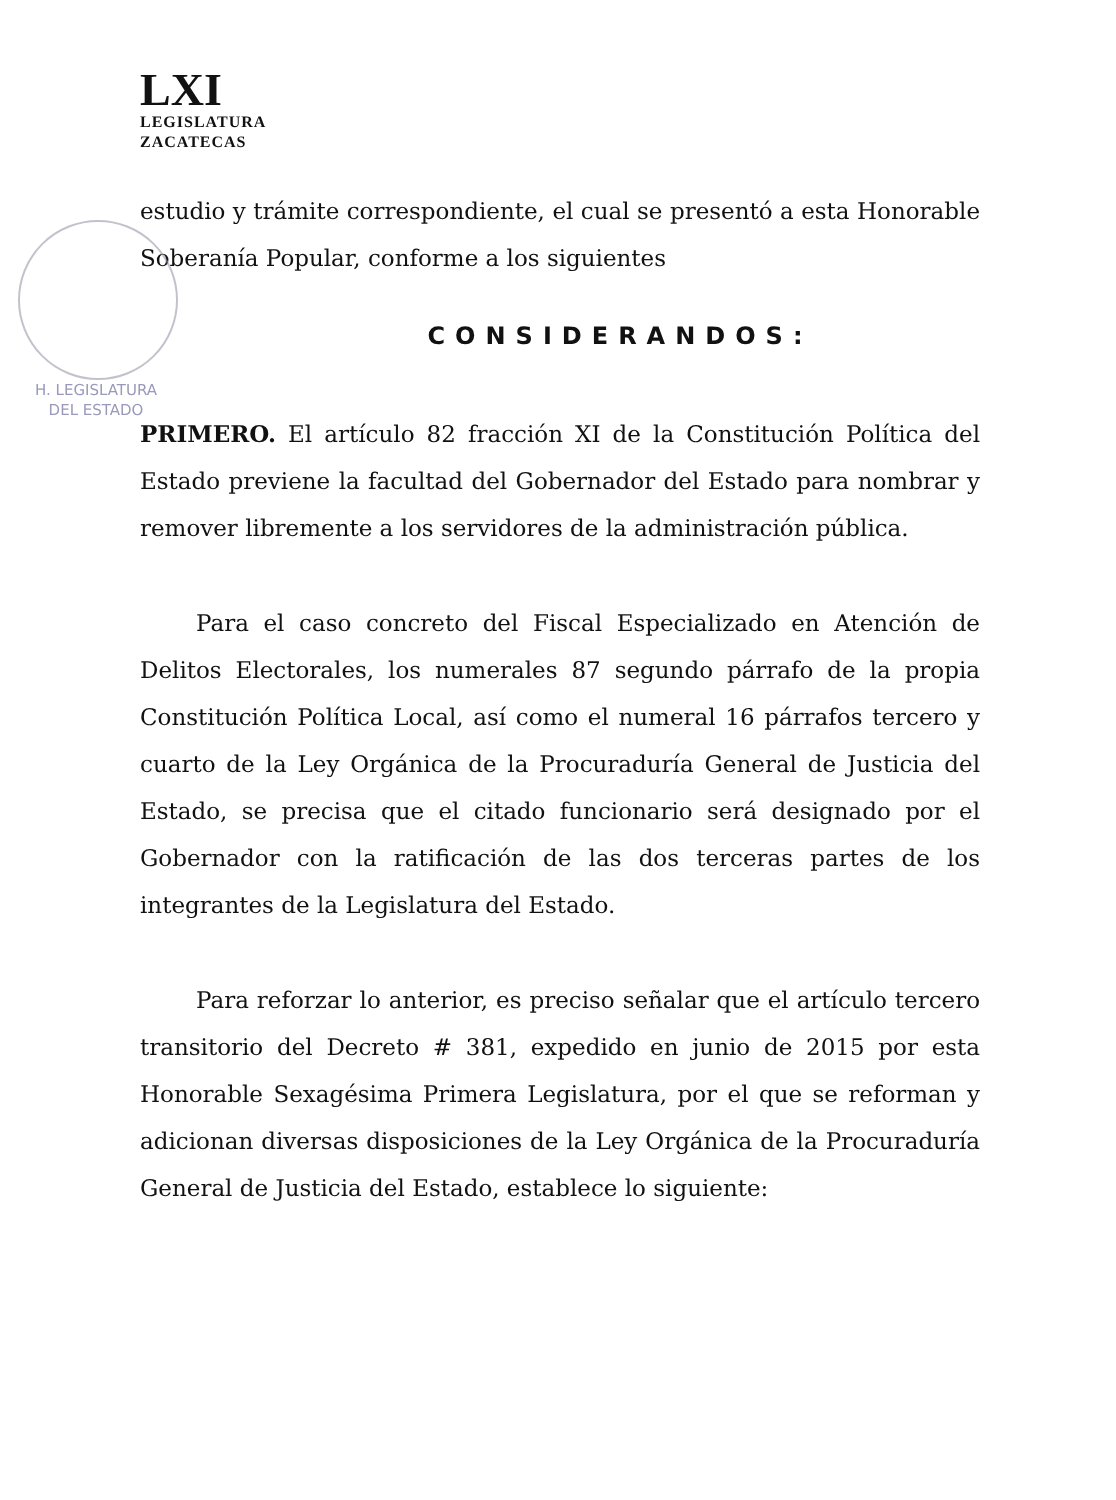LXI
LEGISLATURA
ZACATECAS
estudio y trámite correspondiente, el cual se presentó a esta Honorable Soberanía Popular, conforme a los siguientes
CONSIDERANDOS:
PRIMERO. El artículo 82 fracción XI de la Constitución Política del Estado previene la facultad del Gobernador del Estado para nombrar y remover libremente a los servidores de la administración pública.
Para el caso concreto del Fiscal Especializado en Atención de Delitos Electorales, los numerales 87 segundo párrafo de la propia Constitución Política Local, así como el numeral 16 párrafos tercero y cuarto de la Ley Orgánica de la Procuraduría General de Justicia del Estado, se precisa que el citado funcionario será designado por el Gobernador con la ratificación de las dos terceras partes de los integrantes de la Legislatura del Estado.
Para reforzar lo anterior, es preciso señalar que el artículo tercero transitorio del Decreto # 381, expedido en junio de 2015 por esta Honorable Sexagésima Primera Legislatura, por el que se reforman y adicionan diversas disposiciones de la Ley Orgánica de la Procuraduría General de Justicia del Estado, establece lo siguiente:
H. LEGISLATURA
DEL ESTADO